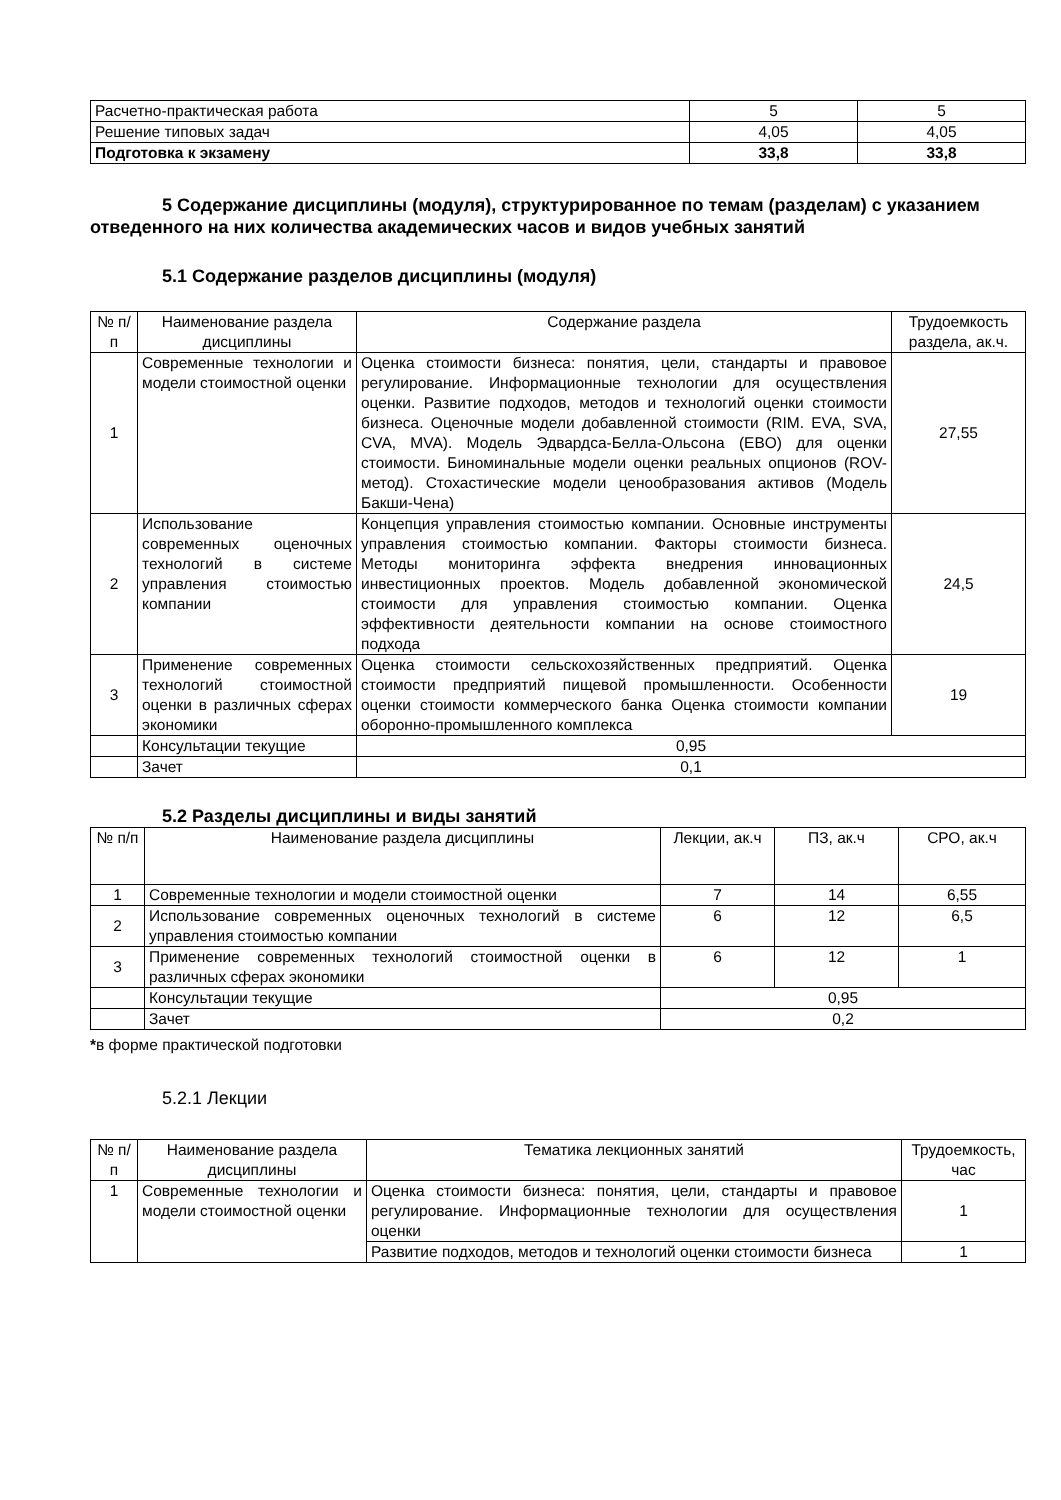| Расчетно-практическая работа | 5 | 5 |
| Решение типовых задач | 4,05 | 4,05 |
| Подготовка к экзамену | 33,8 | 33,8 |
5 Содержание дисциплины (модуля), структурированное по темам (разделам) с указанием отведенного на них количества академических часов и видов учебных занятий
5.1 Содержание разделов дисциплины (модуля)
| № п/п | Наименование раздела дисциплины | Содержание раздела | Трудоемкость раздела, ак.ч. |
| --- | --- | --- | --- |
| 1 | Современные технологии и модели стоимостной оценки | Оценка стоимости бизнеса: понятия, цели, стандарты и правовое регулирование. Информационные технологии для осуществления оценки. Развитие подходов, методов и технологий оценки стоимости бизнеса. Оценочные модели добавленной стоимости (RIM. EVA, SVA, CVA, MVA). Модель Эдвардса-Белла-Ольсона (EBO) для оценки стоимости. Биноминальные модели оценки реальных опционов (ROV-метод). Стохастические модели ценообразования активов (Модель Бакши-Чена) | 27,55 |
| 2 | Использование современных оценочных технологий в системе управления стоимостью компании | Концепция управления стоимостью компании. Основные инструменты управления стоимостью компании. Факторы стоимости бизнеса. Методы мониторинга эффекта внедрения инновационных инвестиционных проектов. Модель добавленной экономической стоимости для управления стоимостью компании. Оценка эффективности деятельности компании на основе стоимостного подхода | 24,5 |
| 3 | Применение современных технологий стоимостной оценки в различных сферах экономики | Оценка стоимости сельскохозяйственных предприятий. Оценка стоимости предприятий пищевой промышленности. Особенности оценки стоимости коммерческого банка Оценка стоимости компании оборонно-промышленного комплекса | 19 |
| | Консультации текущие | 0,95 | |
| | Зачет | 0,1 | |
5.2 Разделы дисциплины и виды занятий
| № п/п | Наименование раздела дисциплины | Лекции, ак.ч | ПЗ, ак.ч | СРО, ак.ч |
| --- | --- | --- | --- | --- |
| 1 | Современные технологии и модели стоимостной оценки | 7 | 14 | 6,55 |
| 2 | Использование современных оценочных технологий в системе управления стоимостью компании | 6 | 12 | 6,5 |
| 3 | Применение современных технологий стоимостной оценки в различных сферах экономики | 6 | 12 | 1 |
| | Консультации текущие | 0,95 | | |
| | Зачет | 0,2 | | |
*в форме практической подготовки
5.2.1 Лекции
| № п/п | Наименование раздела дисциплины | Тематика лекционных занятий | Трудоемкость, час |
| --- | --- | --- | --- |
| 1 | Современные технологии и модели стоимостной оценки | Оценка стоимости бизнеса: понятия, цели, стандарты и правовое регулирование. Информационные технологии для осуществления оценки | 1 |
| | | Развитие подходов, методов и технологий оценки стоимости бизнеса | 1 |